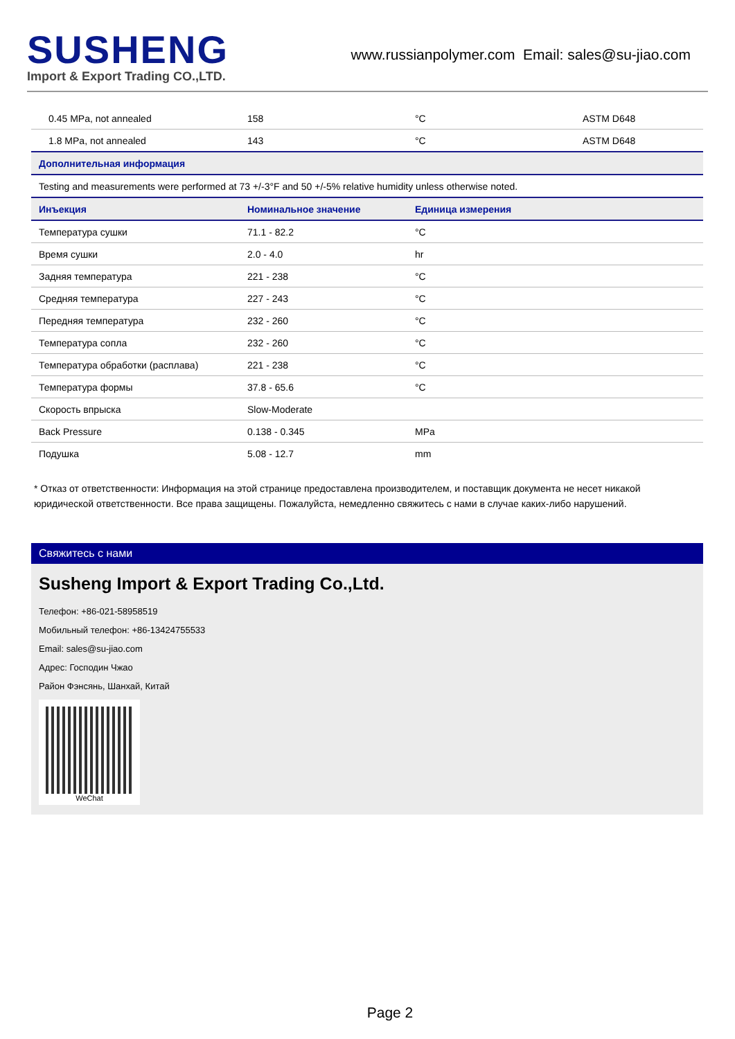SUSHENG
Import & Export Trading CO.,LTD.
www.russianpolymer.com Email: sales@su-jiao.com
| 0.45 MPa, not annealed | 158 | °C | ASTM D648 |
| 1.8 MPa, not annealed | 143 | °C | ASTM D648 |
| Дополнительная информация | | | |
| Testing and measurements were performed at 73 +/-3°F and 50 +/-5% relative humidity unless otherwise noted. | | | |
| Инъекция | Номинальное значение | Единица измерения | |
| Температура сушки | 71.1 - 82.2 | °C | |
| Время сушки | 2.0 - 4.0 | hr | |
| Задняя температура | 221 - 238 | °C | |
| Средняя температура | 227 - 243 | °C | |
| Передняя температура | 232 - 260 | °C | |
| Температура сопла | 232 - 260 | °C | |
| Температура обработки (расплава) | 221 - 238 | °C | |
| Температура формы | 37.8 - 65.6 | °C | |
| Скорость впрыска | Slow-Moderate | | |
| Back Pressure | 0.138 - 0.345 | MPa | |
| Подушка | 5.08 - 12.7 | mm | |
* Отказ от ответственности: Информация на этой странице предоставлена производителем, и поставщик документа не несет никакой юридической ответственности. Все права защищены. Пожалуйста, немедленно свяжитесь с нами в случае каких-либо нарушений.
Свяжитесь с нами
Susheng Import & Export Trading Co.,Ltd.
Телефон: +86-021-58958519
Мобильный телефон: +86-13424755533
Email: sales@su-jiao.com
Адрес: Господин Чжао
Район Фэнсянь, Шанхай, Китай
WeChat
Page 2